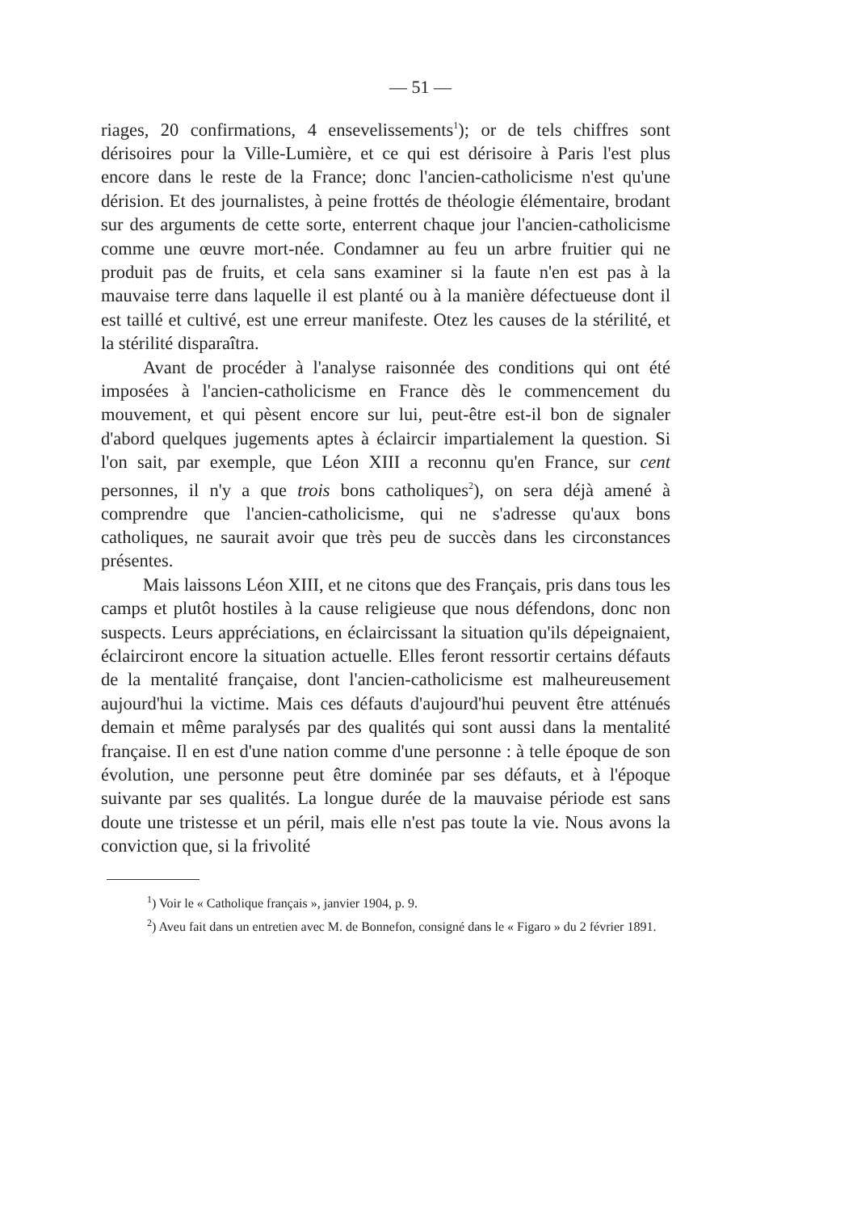— 51 —
riages, 20 confirmations, 4 ensevelissements<sup>1</sup>); or de tels chiffres sont dérisoires pour la Ville-Lumière, et ce qui est dérisoire à Paris l'est plus encore dans le reste de la France; donc l'ancien-catholicisme n'est qu'une dérision. Et des journalistes, à peine frottés de théologie élémentaire, brodant sur des arguments de cette sorte, enterrent chaque jour l'ancien-catholicisme comme une œuvre mort-née. Condamner au feu un arbre fruitier qui ne produit pas de fruits, et cela sans examiner si la faute n'en est pas à la mauvaise terre dans laquelle il est planté ou à la manière défectueuse dont il est taillé et cultivé, est une erreur manifeste. Otez les causes de la stérilité, et la stérilité disparaîtra.
Avant de procéder à l'analyse raisonnée des conditions qui ont été imposées à l'ancien-catholicisme en France dès le commencement du mouvement, et qui pèsent encore sur lui, peut-être est-il bon de signaler d'abord quelques jugements aptes à éclaircir impartialement la question. Si l'on sait, par exemple, que Léon XIII a reconnu qu'en France, sur cent personnes, il n'y a que trois bons catholiques<sup>2</sup>), on sera déjà amené à comprendre que l'ancien-catholicisme, qui ne s'adresse qu'aux bons catholiques, ne saurait avoir que très peu de succès dans les circonstances présentes.
Mais laissons Léon XIII, et ne citons que des Français, pris dans tous les camps et plutôt hostiles à la cause religieuse que nous défendons, donc non suspects. Leurs appréciations, en éclaircissant la situation qu'ils dépeignaient, éclairciront encore la situation actuelle. Elles feront ressortir certains défauts de la mentalité française, dont l'ancien-catholicisme est malheureusement aujourd'hui la victime. Mais ces défauts d'aujourd'hui peuvent être atténués demain et même paralysés par des qualités qui sont aussi dans la mentalité française. Il en est d'une nation comme d'une personne : à telle époque de son évolution, une personne peut être dominée par ses défauts, et à l'époque suivante par ses qualités. La longue durée de la mauvaise période est sans doute une tristesse et un péril, mais elle n'est pas toute la vie. Nous avons la conviction que, si la frivolité
<sup>1</sup>) Voir le « Catholique français », janvier 1904, p. 9.
<sup>2</sup>) Aveu fait dans un entretien avec M. de Bonnefon, consigné dans le « Figaro » du 2 février 1891.